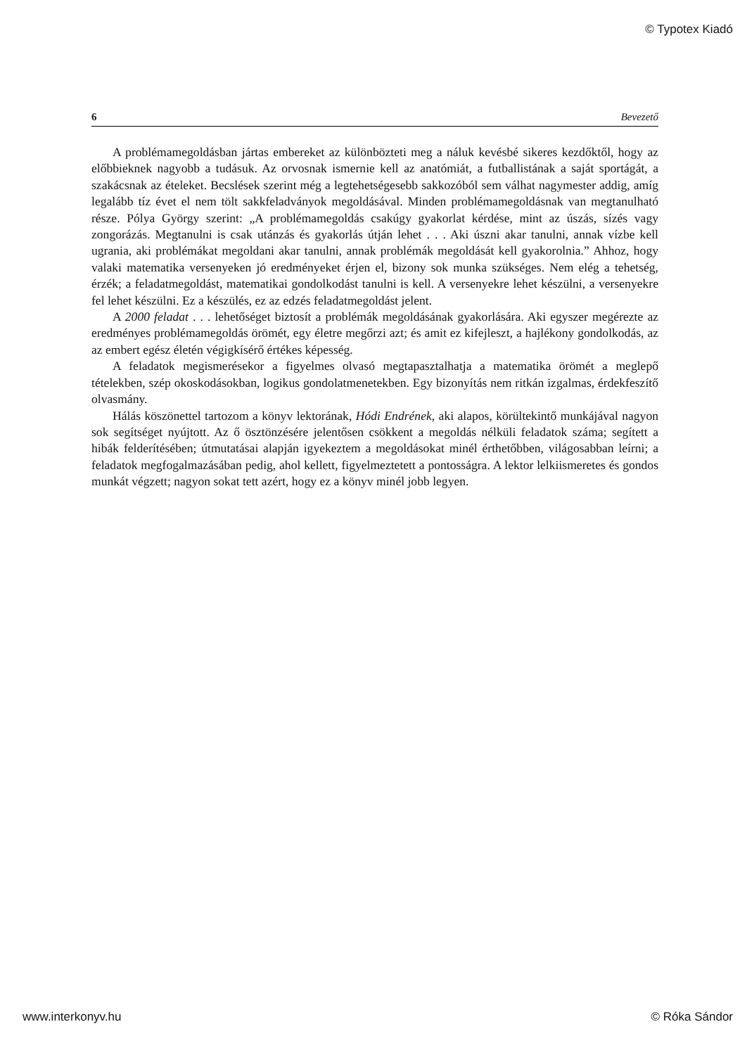© Typotex Kiadó
6 Bevezető
A problémamegoldásban jártas embereket az különbözteti meg a náluk kevésbé sikeres kezdőktől, hogy az előbbieknek nagyobb a tudásuk. Az orvosnak ismernie kell az anatómiát, a futballistának a saját sportágát, a szakácsnak az ételeket. Becslések szerint még a legtehetségesebb sakkozóból sem válhat nagymester addig, amíg legalább tíz évet el nem tölt sakkfeladványok megoldásával. Minden problémamegoldásnak van megtanulható része. Pólya György szerint: „A problémamegoldás csakúgy gyakorlat kérdése, mint az úszás, sízés vagy zongorázás. Megtanulni is csak utánzás és gyakorlás útján lehet . . . Aki úszni akar tanulni, annak vízbe kell ugrania, aki problémákat megoldani akar tanulni, annak problémák megoldását kell gyakorolnia.” Ahhoz, hogy valaki matematika versenyeken jó eredményeket érjen el, bizony sok munka szükséges. Nem elég a tehetség, érzék; a feladatmegoldást, matematikai gondolkodást tanulni is kell. A versenyekre lehet készülni, a versenyekre fel lehet készülni. Ez a készülés, ez az edzés feladatmegoldást jelent.
A 2000 feladat . . . lehetőséget biztosít a problémák megoldásának gyakorlására. Aki egyszer megérezte az eredményes problémamegoldás örömét, egy életre megőrzi azt; és amit ez kifejleszt, a hajlékony gondolkodás, az az embert egész életén végigkísérő értékes képesség.
A feladatok megismerésekor a figyelmes olvasó megtapasztalhatja a matematika örömét a meglepő tételekben, szép okoskodásokban, logikus gondolatmenetekben. Egy bizonyítás nem ritkán izgalmas, érdekfeszítő olvasmány.
Hálás köszönettel tartozom a könyv lektorának, Hódi Endrének, aki alapos, körültekintő munkájával nagyon sok segítséget nyújtott. Az ő ösztönzésére jelentősen csökkent a megoldás nélküli feladatok száma; segített a hibák felderítésében; útmutatásai alapján igyekeztem a megoldásokat minél érthetőbben, világosabban leírni; a feladatok megfogalmazásában pedig, ahol kellett, figyelmeztetett a pontosságra. A lektor lelkiismeretes és gondos munkát végzett; nagyon sokat tett azért, hogy ez a könyv minél jobb legyen.
www.interkonyv.hu © Róka Sándor